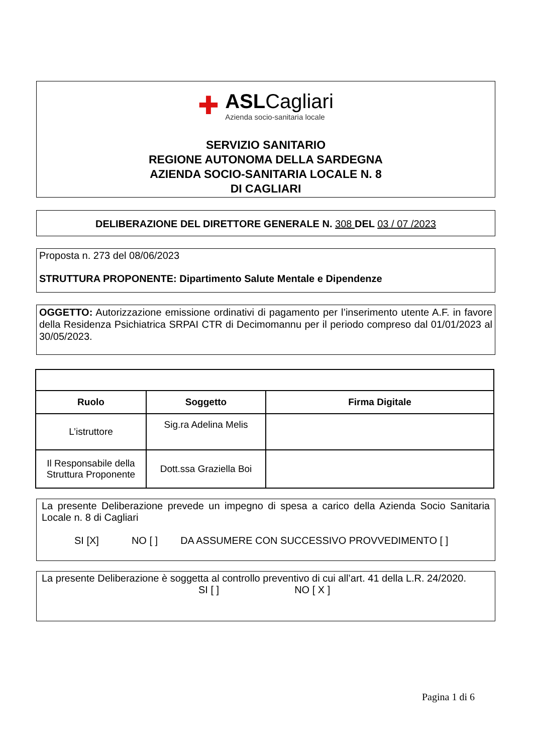✚
ASLCagliari
Azienda socio-sanitaria locale
SERVIZIO SANITARIO
REGIONE AUTONOMA DELLA SARDEGNA
AZIENDA SOCIO-SANITARIA LOCALE N. 8
DI CAGLIARI
DELIBERAZIONE DEL DIRETTORE GENERALE N. 308 DEL 03 / 07 /2023
Proposta n. 273 del 08/06/2023
STRUTTURA PROPONENTE: Dipartimento Salute Mentale e Dipendenze
OGGETTO: Autorizzazione emissione ordinativi di pagamento per l’inserimento utente A.F. in favore della Residenza Psichiatrica SRPAI CTR di Decimomannu per il periodo compreso dal 01/01/2023 al 30/05/2023.
| Ruolo | Soggetto | Firma Digitale |
| --- | --- | --- |
| L’istruttore | Sig.ra Adelina Melis | |
| Il Responsabile della Struttura Proponente | Dott.ssa Graziella Boi | |
La presente Deliberazione prevede un impegno di spesa a carico della Azienda Socio Sanitaria Locale n. 8 di Cagliari
SI [X] NO [ ] DA ASSUMERE CON SUCCESSIVO PROVVEDIMENTO [ ]
La presente Deliberazione è soggetta al controllo preventivo di cui all’art. 41 della L.R. 24/2020.
SI [ ] NO [ X ]
Pagina 1 di 6